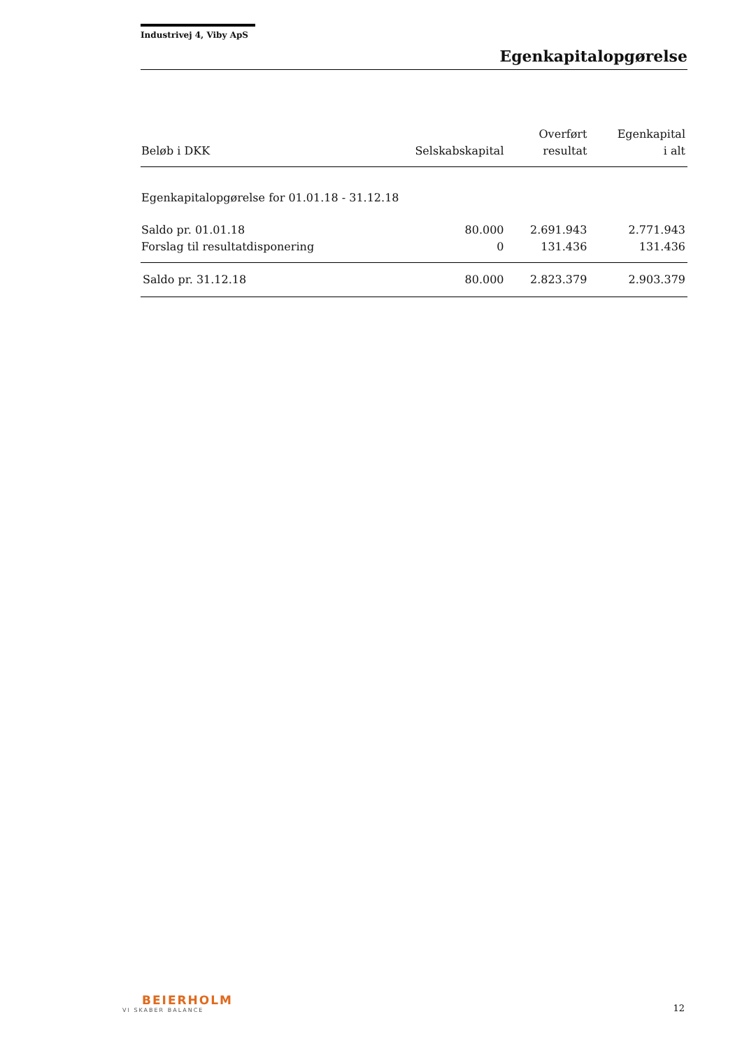Industrivej 4, Viby ApS
Egenkapitalopgørelse
| Beløb i DKK | Selskabskapital | Overført resultat | Egenkapital i alt |
| --- | --- | --- | --- |
| Egenkapitalopgørelse for 01.01.18 - 31.12.18 | | | |
| Saldo pr. 01.01.18 | 80.000 | 2.691.943 | 2.771.943 |
| Forslag til resultatdisponering | 0 | 131.436 | 131.436 |
| Saldo pr. 31.12.18 | 80.000 | 2.823.379 | 2.903.379 |
BEIERHOLM
VI SKABER BALANCE
12